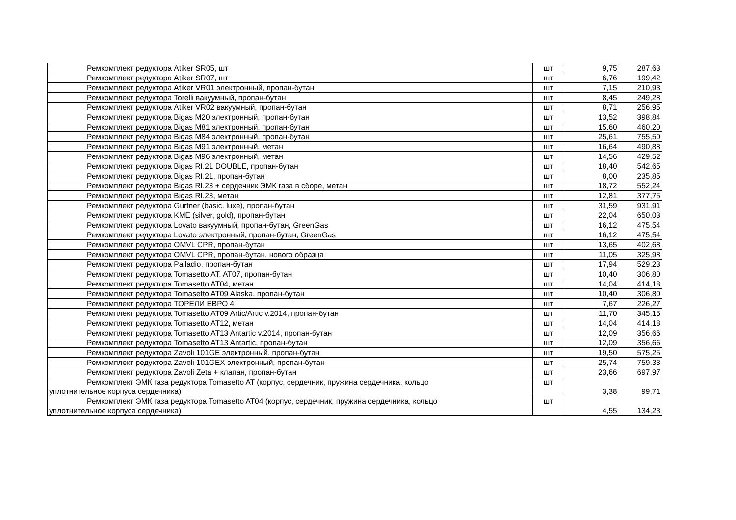| Ремкомплект редуктора Atiker SR05, шт | шт | 9,75 | 287,63 |
| Ремкомплект редуктора Atiker SR07, шт | шт | 6,76 | 199,42 |
| Ремкомплект редуктора Atiker VR01 электронный, пропан-бутан | шт | 7,15 | 210,93 |
| Ремкомплект редуктора Torelli вакуумный, пропан-бутан | шт | 8,45 | 249,28 |
| Ремкомплект редуктора Atiker VR02 вакуумный, пропан-бутан | шт | 8,71 | 256,95 |
| Ремкомплект редуктора Bigas M20 электронный, пропан-бутан | шт | 13,52 | 398,84 |
| Ремкомплект редуктора Bigas M81 электронный, пропан-бутан | шт | 15,60 | 460,20 |
| Ремкомплект редуктора Bigas M84 электронный, пропан-бутан | шт | 25,61 | 755,50 |
| Ремкомплект редуктора Bigas M91 электронный, метан | шт | 16,64 | 490,88 |
| Ремкомплект редуктора Bigas M96 электронный, метан | шт | 14,56 | 429,52 |
| Ремкомплект редуктора Bigas RI.21 DOUBLE, пропан-бутан | шт | 18,40 | 542,65 |
| Ремкомплект редуктора Bigas RI.21, пропан-бутан | шт | 8,00 | 235,85 |
| Ремкомплект редуктора Bigas RI.23 + сердечник ЭМК газа в сборе, метан | шт | 18,72 | 552,24 |
| Ремкомплект редуктора Bigas RI.23, метан | шт | 12,81 | 377,75 |
| Ремкомплект редуктора Gurtner (basic, luxe), пропан-бутан | шт | 31,59 | 931,91 |
| Ремкомплект редуктора KME (silver, gold), пропан-бутан | шт | 22,04 | 650,03 |
| Ремкомплект редуктора Lovato вакуумный, пропан-бутан, GreenGas | шт | 16,12 | 475,54 |
| Ремкомплект редуктора Lovato электронный, пропан-бутан, GreenGas | шт | 16,12 | 475,54 |
| Ремкомплект редуктора OMVL CPR, пропан-бутан | шт | 13,65 | 402,68 |
| Ремкомплект редуктора OMVL CPR, пропан-бутан, нового образца | шт | 11,05 | 325,98 |
| Ремкомплект редуктора Palladio, пропан-бутан | шт | 17,94 | 529,23 |
| Ремкомплект редуктора Tomasetto AT, AT07, пропан-бутан | шт | 10,40 | 306,80 |
| Ремкомплект редуктора Tomasetto AT04, метан | шт | 14,04 | 414,18 |
| Ремкомплект редуктора Tomasetto AT09 Alaska, пропан-бутан | шт | 10,40 | 306,80 |
| Ремкомплект редуктора ТОРЕЛИ ЕВРО 4 | шт | 7,67 | 226,27 |
| Ремкомплект редуктора Tomasetto AT09 Artic/Artic v.2014, пропан-бутан | шт | 11,70 | 345,15 |
| Ремкомплект редуктора Tomasetto AT12, метан | шт | 14,04 | 414,18 |
| Ремкомплект редуктора Tomasetto AT13 Antartic v.2014, пропан-бутан | шт | 12,09 | 356,66 |
| Ремкомплект редуктора Tomasetto AT13 Antartic, пропан-бутан | шт | 12,09 | 356,66 |
| Ремкомплект редуктора Zavoli 101GE электронный, пропан-бутан | шт | 19,50 | 575,25 |
| Ремкомплект редуктора Zavoli 101GEX электронный, пропан-бутан | шт | 25,74 | 759,33 |
| Ремкомплект редуктора Zavoli Zeta + клапан, пропан-бутан | шт | 23,66 | 697,97 |
| Ремкомплект ЭМК газа редуктора Tomasetto AT (корпус, сердечник, пружина сердечника, кольцо уплотнительное корпуса сердечника) | шт | 3,38 | 99,71 |
| Ремкомплект ЭМК газа редуктора Tomasetto AT04 (корпус, сердечник, пружина сердечника, кольцо уплотнительное корпуса сердечника) | шт | 4,55 | 134,23 |